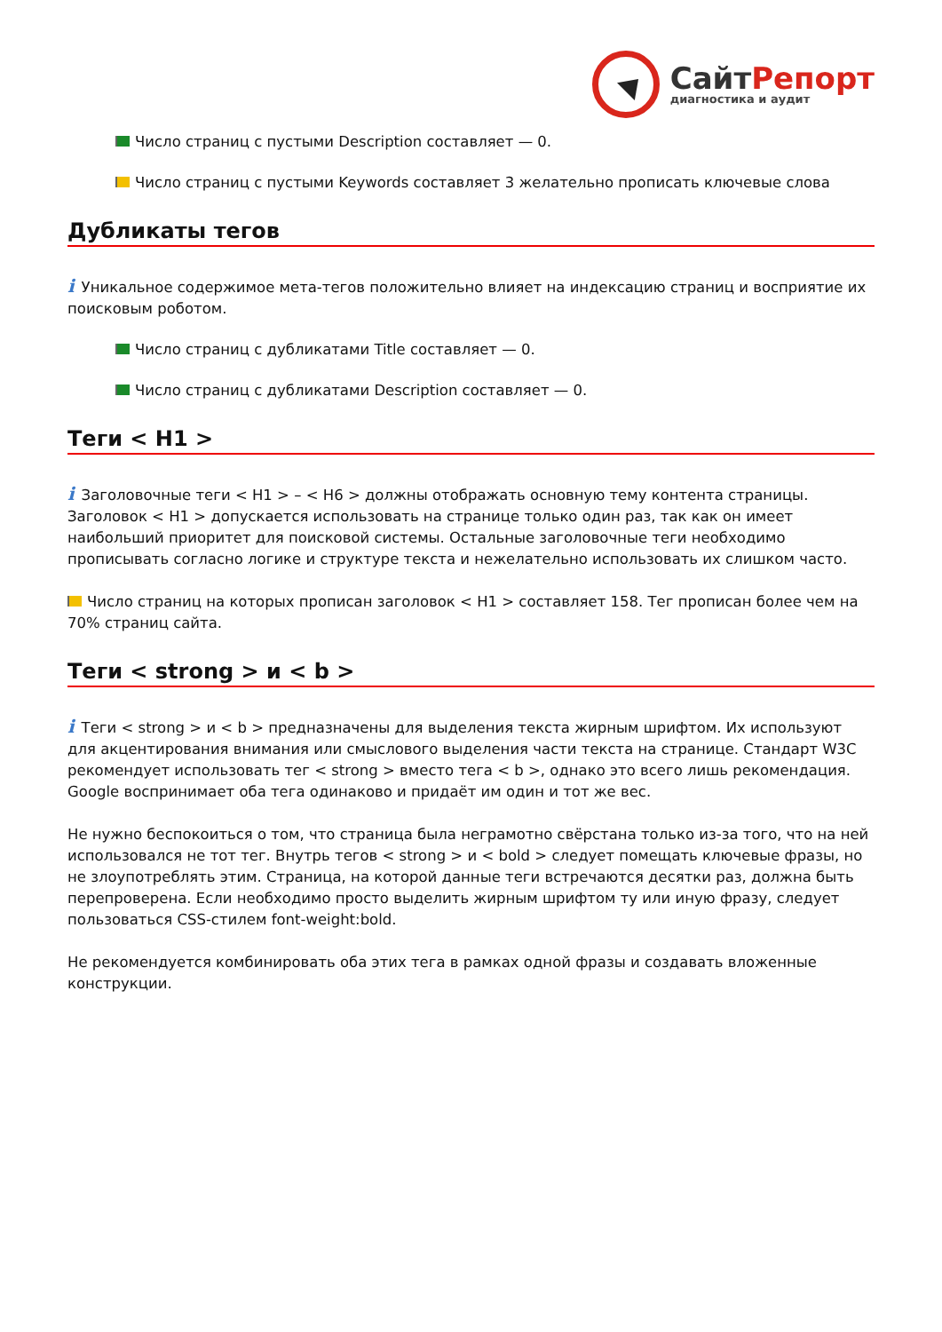Сайт Репорт
диагностика и аудит
Число страниц с пустыми Description составляет — 0.
Число страниц с пустыми Keywords составляет 3 желательно прописать ключевые слова
Дубликаты тегов
i Уникальное содержимое мета-тегов положительно влияет на индексацию страниц и восприятие их поисковым роботом.
Число страниц с дубликатами Title составляет — 0.
Число страниц с дубликатами Description составляет — 0.
Теги < H1 >
i Заголовочные теги < H1 > – < H6 > должны отображать основную тему контента страницы. Заголовок < H1 > допускается использовать на странице только один раз, так как он имеет наибольший приоритет для поисковой системы. Остальные заголовочные теги необходимо прописывать согласно логике и структуре текста и нежелательно использовать их слишком часто.
Число страниц на которых прописан заголовок < H1 > составляет 158. Тег прописан более чем на 70% страниц сайта.
Теги < strong > и < b >
i Теги < strong > и < b > предназначены для выделения текста жирным шрифтом. Их используют для акцентирования внимания или смыслового выделения части текста на странице. Стандарт W3C рекомендует использовать тег < strong > вместо тега < b >, однако это всего лишь рекомендация. Google воспринимает оба тега одинаково и придаёт им один и тот же вес.
Не нужно беспокоиться о том, что страница была неграмотно свёрстана только из-за того, что на ней использовался не тот тег. Внутрь тегов < strong > и < bold > следует помещать ключевые фразы, но не злоупотреблять этим. Страница, на которой данные теги встречаются десятки раз, должна быть перепроверена. Если необходимо просто выделить жирным шрифтом ту или иную фразу, следует пользоваться CSS-стилем font-weight:bold.
Не рекомендуется комбинировать оба этих тега в рамках одной фразы и создавать вложенные конструкции.